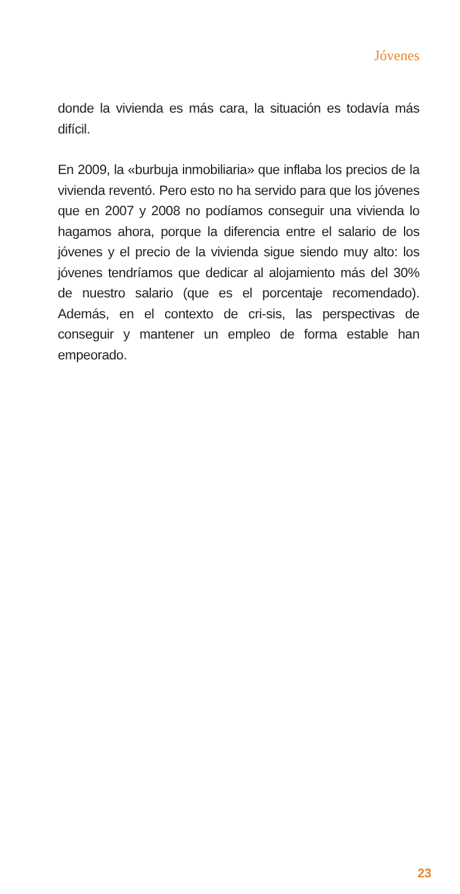Jóvenes
donde la vivienda es más cara, la situación es todavía más difícil.
En 2009, la «burbuja inmobiliaria» que inflaba los precios de la vivienda reventó. Pero esto no ha servido para que los jóvenes que en 2007 y 2008 no podíamos conseguir una vivienda lo hagamos ahora, porque la diferencia entre el salario de los jóvenes y el precio de la vivienda sigue siendo muy alto: los jóvenes tendríamos que dedicar al alojamiento más del 30% de nuestro salario (que es el porcentaje recomendado). Además, en el contexto de cri-sis, las perspectivas de conseguir y mantener un empleo de forma estable han empeorado.
23